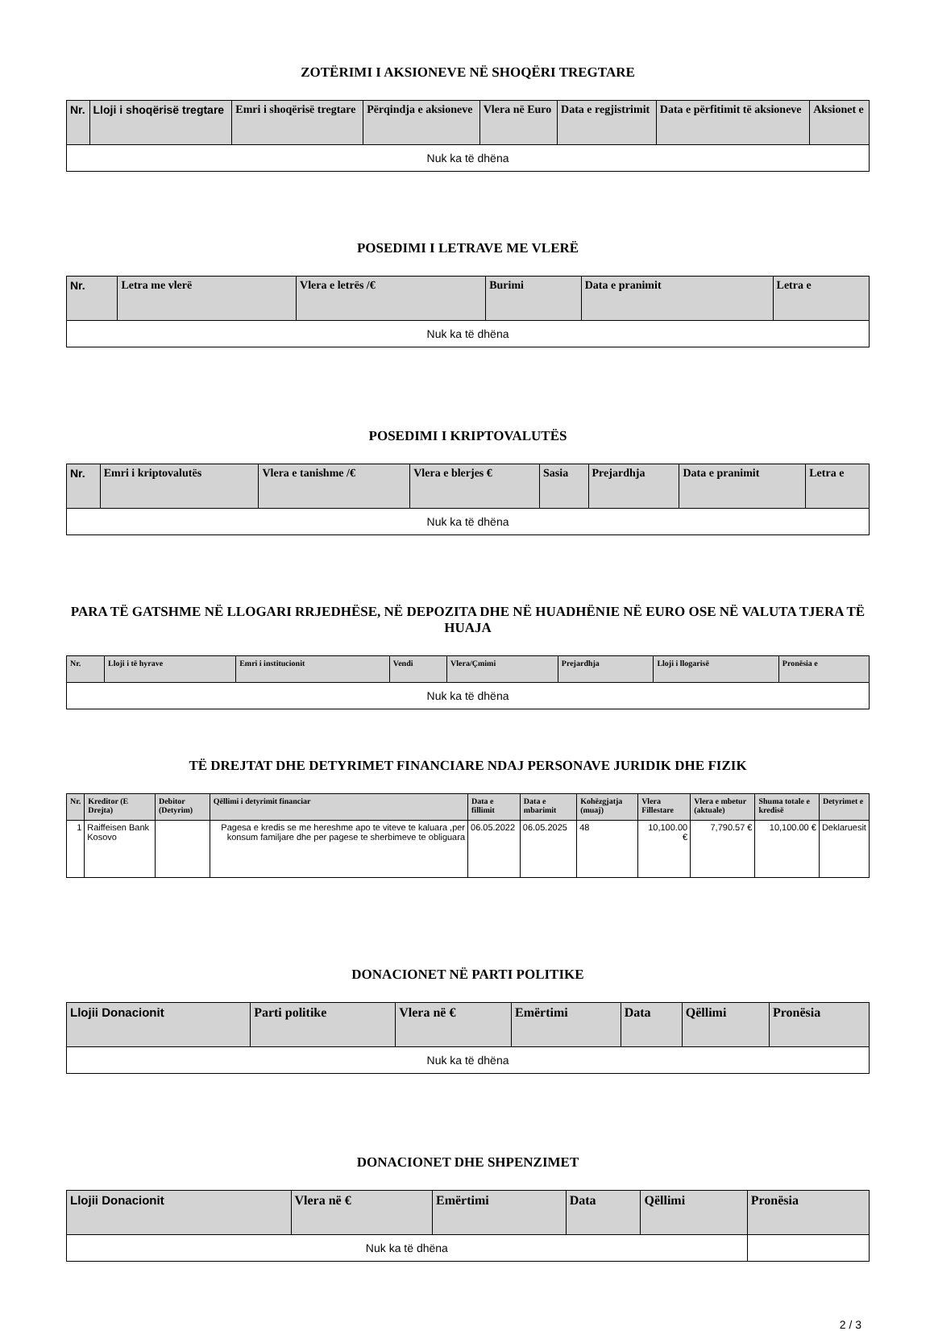ZOTËRIMI I AKSIONEVE NË SHOQËRI TREGTARE
| Nr. | Lloji i shoqërisë tregtare | Emri i shoqërisë tregtare | Përqindja e aksioneve | Vlera në Euro | Data e regjistrimit | Data e përfitimit të aksioneve | Aksionet e |
| --- | --- | --- | --- | --- | --- | --- | --- |
| Nuk ka të dhëna | | | | | | | |
POSEDIMI I LETRAVE ME VLERË
| Nr. | Letra me vlerë | Vlera e letrës /€ | Burimi | Data e pranimit | Letra e |
| --- | --- | --- | --- | --- | --- |
| Nuk ka të dhëna | | | | | |
POSEDIMI I KRIPTOVALUTËS
| Nr. | Emri i kriptovalutës | Vlera e tanishme /€ | Vlera e blerjes € | Sasia | Prejardhja | Data e pranimit | Letra e |
| --- | --- | --- | --- | --- | --- | --- | --- |
| Nuk ka të dhëna | | | | | | | |
PARA TË GATSHME NË LLOGARI RRJEDHËSE, NË DEPOZITA DHE NË HUADHËNIE NË EURO OSE NË VALUTA TJERA TË HUAJA
| Nr. | Lloji i të hyrave | Emri i institucionit | Vendi | Vlera/Çmimi | Prejardhja | Lloji i llogarisë | Pronësia e |
| --- | --- | --- | --- | --- | --- | --- | --- |
| Nuk ka të dhëna | | | | | | | |
TË DREJTAT DHE DETYRIMET FINANCIARE NDAJ PERSONAVE JURIDIK DHE FIZIK
| Nr. | Kreditor (E Drejta) | Debitor (Detyrim) | Qëllimi i detyrimit financiar | Data e fillimit | Data e mbarimit | Kohëzgjatja (muaj) | Vlera Fillestare | Vlera e mbetur (aktuale) | Shuma totale e kredisë | Detyrimet e |
| --- | --- | --- | --- | --- | --- | --- | --- | --- | --- | --- |
| 1 | Raiffeisen Bank Kosovo | | Pagesa e kredis se me hereshme apo te viteve te kaluara ,per konsum familjare dhe per pagese te sherbimeve te obliguara | 06.05.2022 | 06.05.2025 | 48 | 10,100.00 € | 7,790.57 € | 10,100.00 € | Deklaruesit |
DONACIONET NË PARTI POLITIKE
| Llojii Donacionit | Parti politike | Vlera në € | Emërtimi | Data | Qëllimi | Pronësia |
| --- | --- | --- | --- | --- | --- | --- |
| Nuk ka të dhëna | | | | | | |
DONACIONET DHE SHPENZIMET
| Llojii Donacionit | Vlera në € | Emërtimi | Data | Qëllimi | Pronësia |
| --- | --- | --- | --- | --- | --- |
| Nuk ka të dhëna | | | | | |
2 / 3